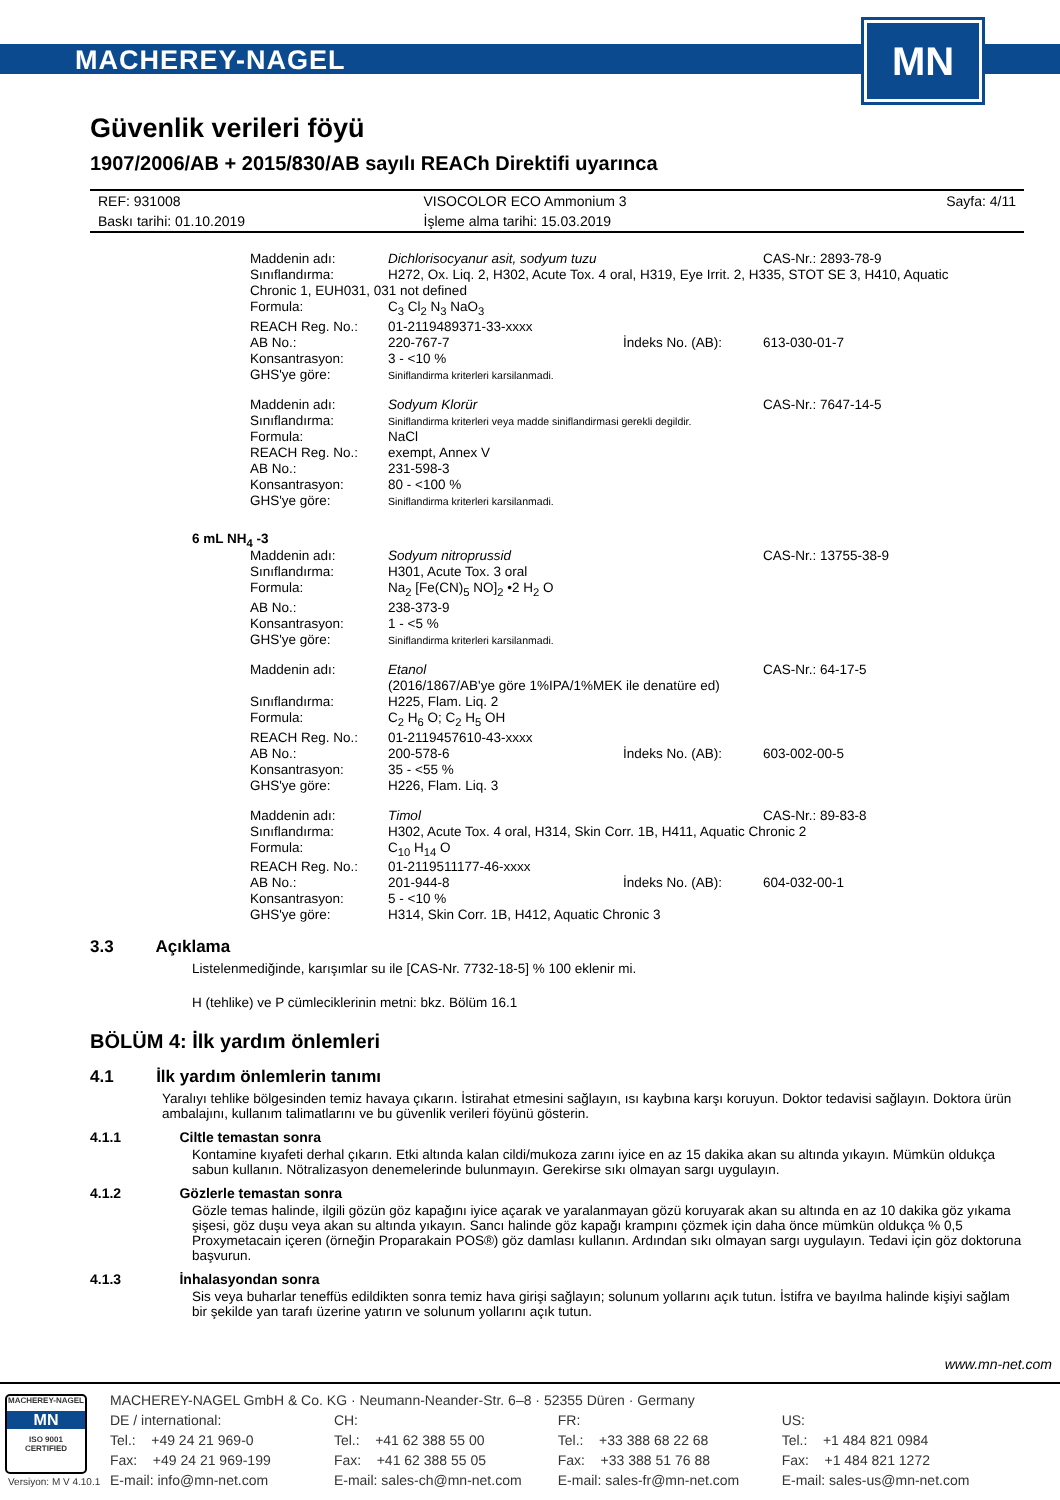MACHEREY-NAGEL
MN
Güvenlik verileri föyü
1907/2006/AB + 2015/830/AB sayılı REACh Direktifi uyarınca
| REF: 931008 | VISOCOLOR ECO Ammonium 3 | Sayfa: 4/11 |
| Baskı tarihi: 01.10.2019 | İşleme alma tarihi: 15.03.2019 | |
| Maddenin adı: | Dichlorisocyanur asit, sodyum tuzu | | CAS-Nr.: 2893-78-9 |
| Sınıflandırma: | H272, Ox. Liq. 2, H302, Acute Tox. 4 oral, H319, Eye Irrit. 2, H335, STOT SE 3, H410, Aquatic | | |
| Chronic 1, EUH031, 031 not defined | | | |
| Formula: | C<sub>3</sub> Cl<sub>2</sub> N<sub>3</sub> NaO<sub>3</sub> | | |
| REACH Reg. No.: | 01-2119489371-33-xxxx | | |
| AB No.: | 220-767-7 | İndeks No. (AB): | 613-030-01-7 |
| Konsantrasyon: | 3 - <10 % | | |
| GHS'ye göre: | Siniflandirma kriterleri karsilanmadi. | | |
| Maddenin adı: | Sodyum Klorür | | CAS-Nr.: 7647-14-5 |
| Sınıflandırma: | Siniflandirma kriterleri veya madde siniflandirmasi gerekli degildir. | | |
| Formula: | NaCl | | |
| REACH Reg. No.: | exempt, Annex V | | |
| AB No.: | 231-598-3 | | |
| Konsantrasyon: | 80 - <100 % | | |
| GHS'ye göre: | Siniflandirma kriterleri karsilanmadi. | | |
6 mL NH<sub>4</sub> -3
| Maddenin adı: | Sodyum nitroprussid | | CAS-Nr.: 13755-38-9 |
| Sınıflandırma: | H301, Acute Tox. 3 oral | | |
| Formula: | Na<sub>2</sub> [Fe(CN)<sub>5</sub> NO]<sub>2</sub> •2 H<sub>2</sub> O | | |
| AB No.: | 238-373-9 | | |
| Konsantrasyon: | 1 - <5 % | | |
| GHS'ye göre: | Siniflandirma kriterleri karsilanmadi. | | |
| Maddenin adı: | Etanol (2016/1867/AB'ye göre 1%IPA/1%MEK ile denatüre ed) | | CAS-Nr.: 64-17-5 |
| Sınıflandırma: | H225, Flam. Liq. 2 | | |
| Formula: | C<sub>2</sub> H<sub>6</sub> O; C<sub>2</sub> H<sub>5</sub> OH | | |
| REACH Reg. No.: | 01-2119457610-43-xxxx | | |
| AB No.: | 200-578-6 | İndeks No. (AB): | 603-002-00-5 |
| Konsantrasyon: | 35 - <55 % | | |
| GHS'ye göre: | H226, Flam. Liq. 3 | | |
| Maddenin adı: | Timol | | CAS-Nr.: 89-83-8 |
| Sınıflandırma: | H302, Acute Tox. 4 oral, H314, Skin Corr. 1B, H411, Aquatic Chronic 2 | | |
| Formula: | C<sub>10</sub> H<sub>14</sub> O | | |
| REACH Reg. No.: | 01-2119511177-46-xxxx | | |
| AB No.: | 201-944-8 | İndeks No. (AB): | 604-032-00-1 |
| Konsantrasyon: | 5 - <10 % | | |
| GHS'ye göre: | H314, Skin Corr. 1B, H412, Aquatic Chronic 3 | | |
3.3 Açıklama
Listelenmediğinde, karışımlar su ile [CAS-Nr. 7732-18-5] % 100 eklenir mi.
H (tehlike) ve P cümleciklerinin metni: bkz. Bölüm 16.1
BÖLÜM 4: İlk yardım önlemleri
4.1 İlk yardım önlemlerin tanımı
Yaralıyı tehlike bölgesinden temiz havaya çıkarın. İstirahat etmesini sağlayın, ısı kaybına karşı koruyun. Doktor tedavisi sağlayın. Doktora ürün ambalajını, kullanım talimatlarını ve bu güvenlik verileri föyünü gösterin.
4.1.1 Ciltle temastan sonra
Kontamine kıyafeti derhal çıkarın. Etki altında kalan cildi/mukoza zarını iyice en az 15 dakika akan su altında yıkayın. Mümkün oldukça sabun kullanın. Nötralizasyon denemelerinde bulunmayın. Gerekirse sıkı olmayan sargı uygulayın.
4.1.2 Gözlerle temastan sonra
Gözle temas halinde, ilgili gözün göz kapağını iyice açarak ve yaralanmayan gözü koruyarak akan su altında en az 10 dakika göz yıkama şişesi, göz duşu veya akan su altında yıkayın. Sancı halinde göz kapağı krampını çözmek için daha önce mümkün oldukça % 0,5 Proxymetacain içeren (örneğin Proparakain POS®) göz damlası kullanın. Ardından sıkı olmayan sargı uygulayın. Tedavi için göz doktoruna başvurun.
4.1.3 İnhalasyondan sonra
Sis veya buharlar teneffüs edildikten sonra temiz hava girişi sağlayın; solunum yollarını açık tutun. İstifra ve bayılma halinde kişiyi sağlam bir şekilde yan tarafı üzerine yatırın ve solunum yollarını açık tutun.
www.mn-net.com
MACHEREY-NAGEL
MN
ISO 9001
CERTIFIED
MACHEREY-NAGEL GmbH & Co. KG · Neumann-Neander-Str. 6–8 · 52355 Düren · Germany
DE / international:
Tel.: +49 24 21 969-0
Fax: +49 24 21 969-199
E-mail: info@mn-net.com
CH:
Tel.: +41 62 388 55 00
Fax: +41 62 388 55 05
E-mail: sales-ch@mn-net.com
FR:
Tel.: +33 388 68 22 68
Fax: +33 388 51 76 88
E-mail: sales-fr@mn-net.com
US:
Tel.: +1 484 821 0984
Fax: +1 484 821 1272
E-mail: sales-us@mn-net.com
Versiyon: M V 4.10.1